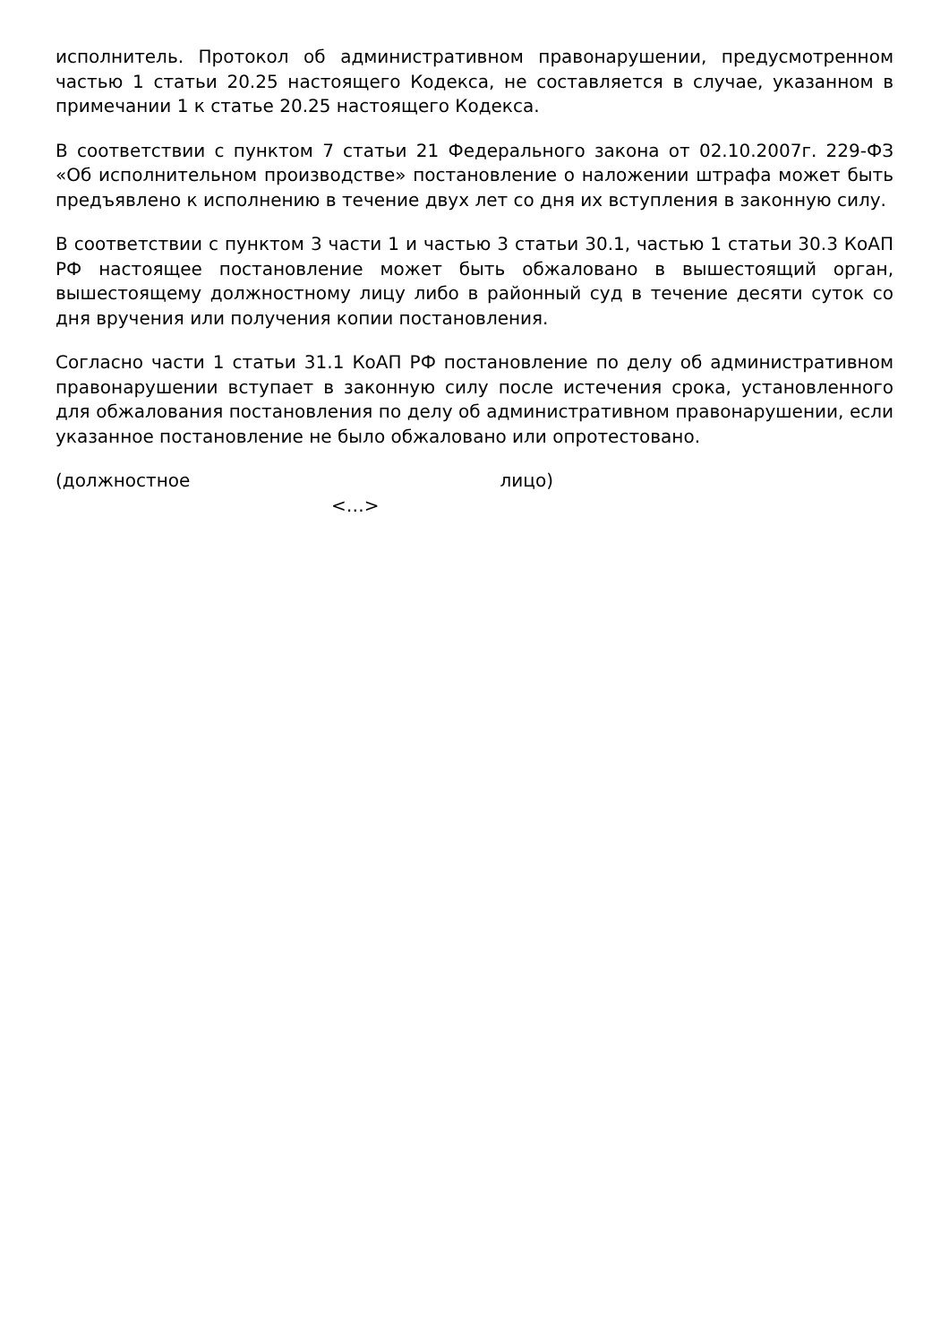исполнитель. Протокол об административном правонарушении, предусмотренном частью 1 статьи 20.25 настоящего Кодекса, не составляется в случае, указанном в примечании 1 к статье 20.25 настоящего Кодекса.
В соответствии с пунктом 7 статьи 21 Федерального закона от 02.10.2007г. 229-ФЗ «Об исполнительном производстве» постановление о наложении штрафа может быть предъявлено к исполнению в течение двух лет со дня их вступления в законную силу.
В соответствии с пунктом 3 части 1 и частью 3 статьи 30.1, частью 1 статьи 30.3 КоАП РФ настоящее постановление может быть обжаловано в вышестоящий орган, вышестоящему должностному лицу либо в районный суд в течение десяти суток со дня вручения или получения копии постановления.
Согласно части 1 статьи 31.1 КоАП РФ постановление по делу об административном правонарушении вступает в законную силу после истечения срока, установленного для обжалования постановления по делу об административном правонарушении, если указанное постановление не было обжаловано или опротестовано.
(должностное лицо)
<…>